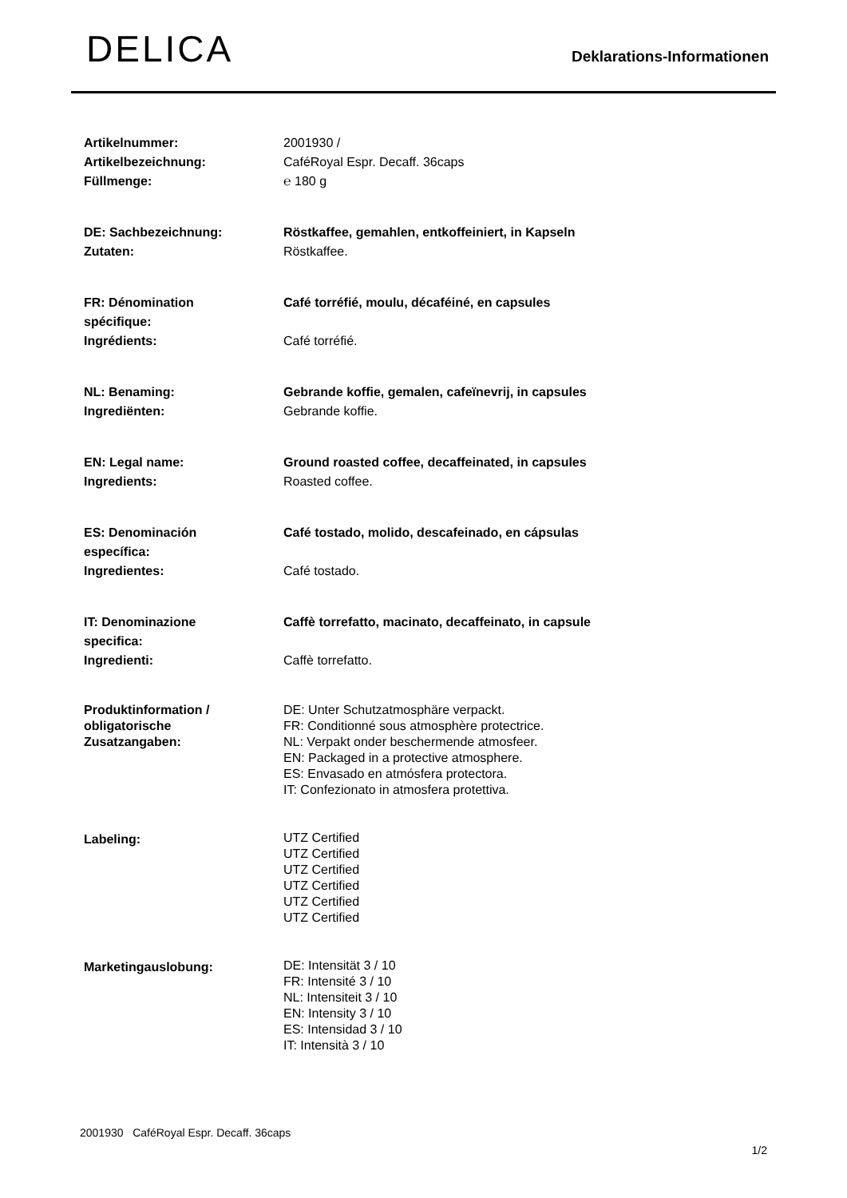DELICA
Deklarations-Informationen
| Artikelnummer: Artikelbezeichnung: Füllmenge: | 2001930 / CaféRoyal Espr. Decaff. 36caps ℮ 180 g |
| DE: Sachbezeichnung: Zutaten: | Röstkaffee, gemahlen, entkoffeiniert, in Kapseln Röstkaffee. |
| FR: Dénomination spécifique: Ingrédients: | Café torréfié, moulu, décaféiné, en capsules Café torréfié. |
| NL: Benaming: Ingrediënten: | Gebrande koffie, gemalen, cafeïnevrij, in capsules Gebrande koffie. |
| EN: Legal name: Ingredients: | Ground roasted coffee, decaffeinated, in capsules Roasted coffee. |
| ES: Denominación específica: Ingredientes: | Café tostado, molido, descafeinado, en cápsulas Café tostado. |
| IT: Denominazione specifica: Ingredienti: | Caffè torrefatto, macinato, decaffeinato, in capsule Caffè torrefatto. |
| Produktinformation / obligatorische Zusatzangaben: | DE: Unter Schutzatmosphäre verpackt. FR: Conditionné sous atmosphère protectrice. NL: Verpakt onder beschermende atmosfeer. EN: Packaged in a protective atmosphere. ES: Envasado en atmósfera protectora. IT: Confezionato in atmosfera protettiva. |
| Labeling: | UTZ Certified UTZ Certified UTZ Certified UTZ Certified UTZ Certified UTZ Certified |
| Marketingauslobung: | DE: Intensität 3 / 10 FR: Intensité 3 / 10 NL: Intensiteit 3 / 10 EN: Intensity 3 / 10 ES: Intensidad 3 / 10 IT: Intensità 3 / 10 |
2001930 CaféRoyal Espr. Decaff. 36caps
1/2